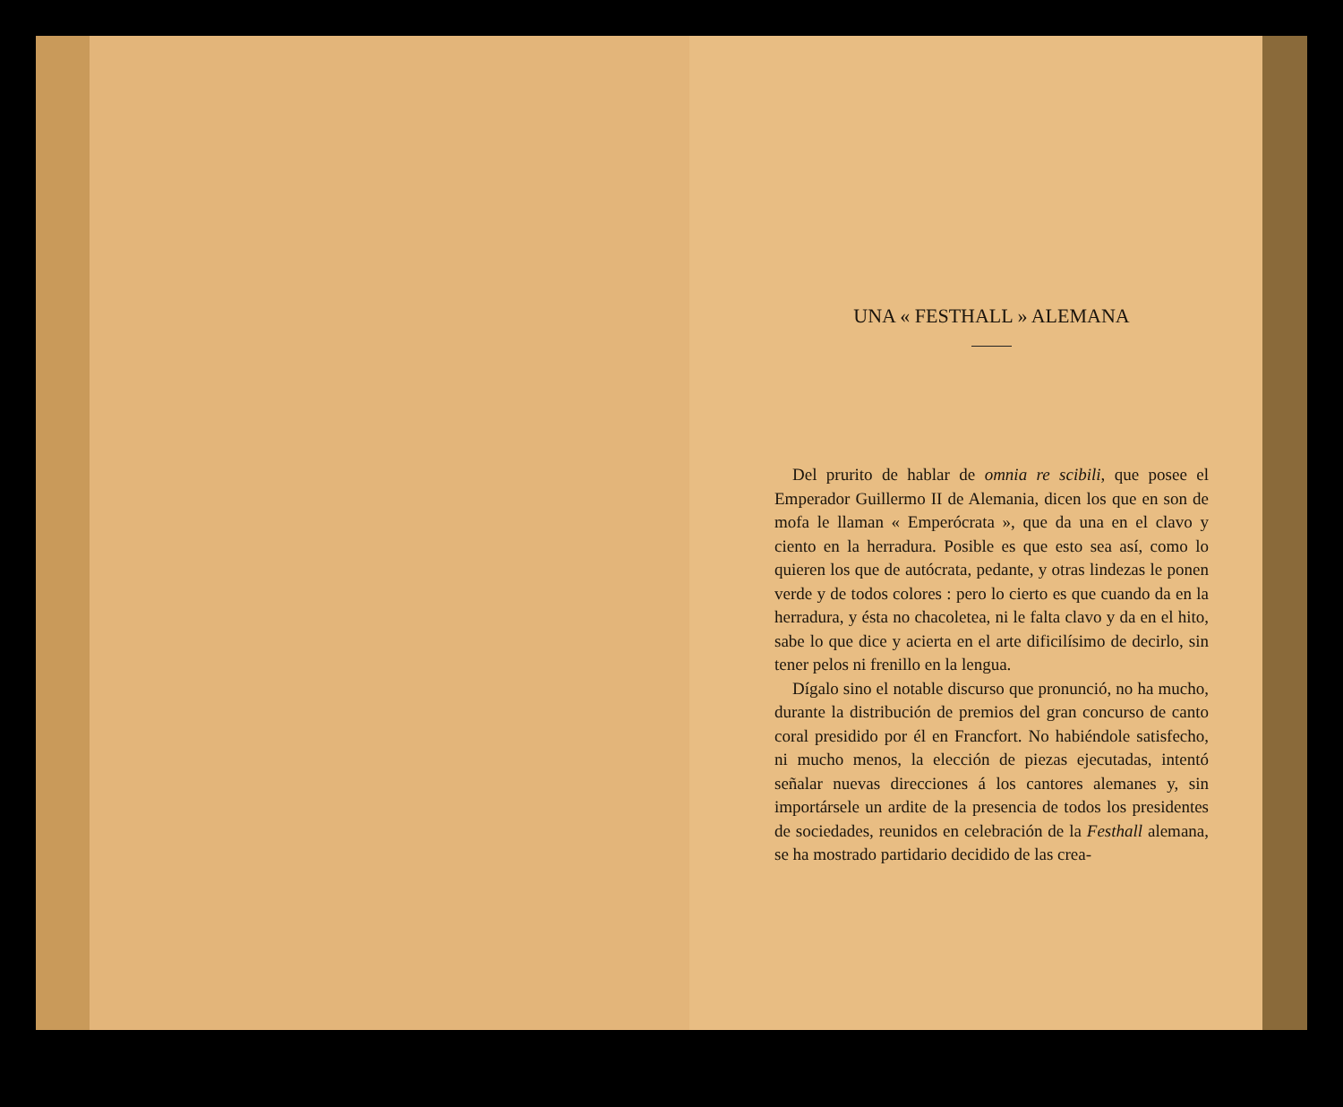UNA « FESTHALL » ALEMANA
Del prurito de hablar de omnia re scibili, que posee el Emperador Guillermo II de Alemania, dicen los que en son de mofa le llaman « Emperócrata », que da una en el clavo y ciento en la herradura. Posible es que esto sea así, como lo quieren los que de autócrata, pedante, y otras lindezas le ponen verde y de todos colores : pero lo cierto es que cuando da en la herradura, y ésta no chacoletea, ni le falta clavo y da en el hito, sabe lo que dice y acierta en el arte dificilísimo de decirlo, sin tener pelos ni frenillo en la lengua.
Dígalo sino el notable discurso que pronunció, no ha mucho, durante la distribución de premios del gran concurso de canto coral presidido por él en Francfort. No habiéndole satisfecho, ni mucho menos, la elección de piezas ejecutadas, intentó señalar nuevas direcciones á los cantores alemanes y, sin importársele un ardite de la presencia de todos los presidentes de sociedades, reunidos en celebración de la Festhall alemana, se ha mostrado partidario decidido de las crea-